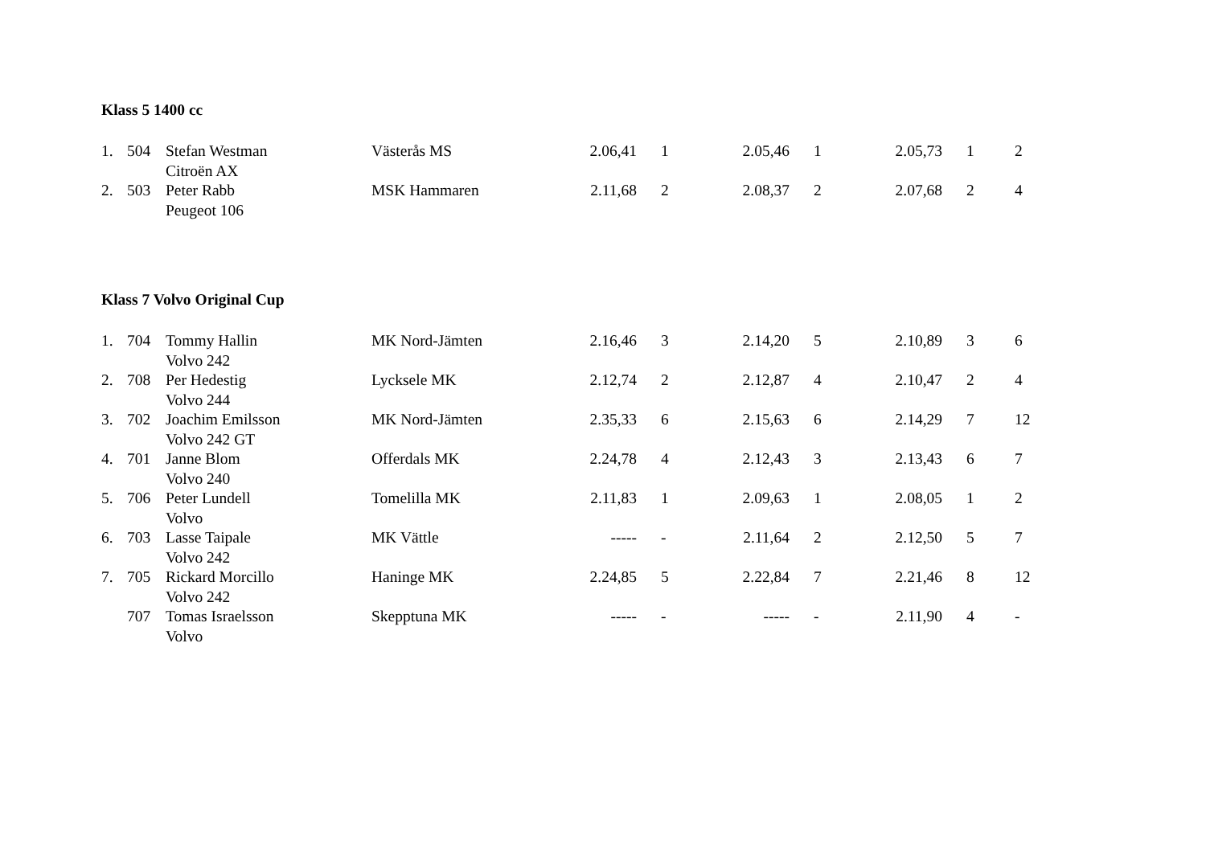Klass 5 1400 cc
| 1. | 504 | Stefan Westman | Västerås MS | 2.06,41 | 1 | 2.05,46 | 1 | 2.05,73 | 1 | 2 |
| | | Citroën AX | | | | | | | | |
| 2. | 503 | Peter Rabb | MSK Hammaren | 2.11,68 | 2 | 2.08,37 | 2 | 2.07,68 | 2 | 4 |
| | | Peugeot 106 | | | | | | | | |
Klass 7 Volvo Original Cup
| 1. | 704 | Tommy Hallin | MK Nord-Jämten | 2.16,46 | 3 | 2.14,20 | 5 | 2.10,89 | 3 | 6 |
| | | Volvo 242 | | | | | | | | |
| 2. | 708 | Per Hedestig | Lycksele MK | 2.12,74 | 2 | 2.12,87 | 4 | 2.10,47 | 2 | 4 |
| | | Volvo 244 | | | | | | | | |
| 3. | 702 | Joachim Emilsson | MK Nord-Jämten | 2.35,33 | 6 | 2.15,63 | 6 | 2.14,29 | 7 | 12 |
| | | Volvo 242 GT | | | | | | | | |
| 4. | 701 | Janne Blom | Offerdals MK | 2.24,78 | 4 | 2.12,43 | 3 | 2.13,43 | 6 | 7 |
| | | Volvo 240 | | | | | | | | |
| 5. | 706 | Peter Lundell | Tomelilla MK | 2.11,83 | 1 | 2.09,63 | 1 | 2.08,05 | 1 | 2 |
| | | Volvo | | | | | | | | |
| 6. | 703 | Lasse Taipale | MK Vättle | ----- | - | 2.11,64 | 2 | 2.12,50 | 5 | 7 |
| | | Volvo 242 | | | | | | | | |
| 7. | 705 | Rickard Morcillo | Haninge MK | 2.24,85 | 5 | 2.22,84 | 7 | 2.21,46 | 8 | 12 |
| | | Volvo 242 | | | | | | | | |
| | 707 | Tomas Israelsson | Skepptuna MK | ----- | - | ----- | - | 2.11,90 | 4 | - |
| | | Volvo | | | | | | | | |